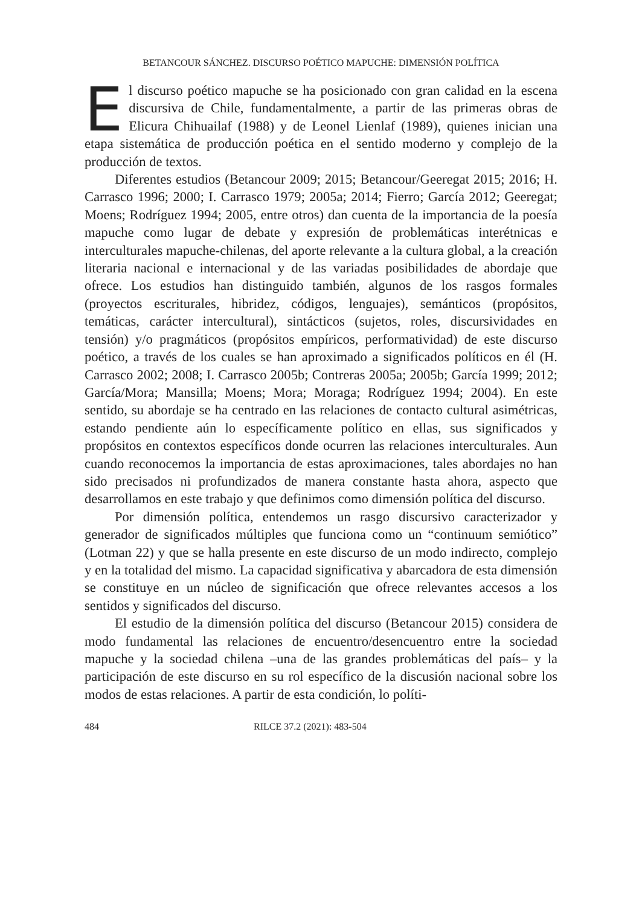BETANCOUR SÁNCHEZ. DISCURSO POÉTICO MAPUCHE: DIMENSIÓN POLÍTICA
El discurso poético mapuche se ha posicionado con gran calidad en la escena discursiva de Chile, fundamentalmente, a partir de las primeras obras de Elicura Chihuailaf (1988) y de Leonel Lienlaf (1989), quienes inician una etapa sistemática de producción poética en el sentido moderno y complejo de la producción de textos.
Diferentes estudios (Betancour 2009; 2015; Betancour/Geeregat 2015; 2016; H. Carrasco 1996; 2000; I. Carrasco 1979; 2005a; 2014; Fierro; García 2012; Geeregat; Moens; Rodríguez 1994; 2005, entre otros) dan cuenta de la importancia de la poesía mapuche como lugar de debate y expresión de problemáticas interétnicas e interculturales mapuche-chilenas, del aporte relevante a la cultura global, a la creación literaria nacional e internacional y de las variadas posibilidades de abordaje que ofrece. Los estudios han distinguido también, algunos de los rasgos formales (proyectos escriturales, hibridez, códigos, lenguajes), semánticos (propósitos, temáticas, carácter intercultural), sintácticos (sujetos, roles, discursividades en tensión) y/o pragmáticos (propósitos empíricos, performatividad) de este discurso poético, a través de los cuales se han aproximado a significados políticos en él (H. Carrasco 2002; 2008; I. Carrasco 2005b; Contreras 2005a; 2005b; García 1999; 2012; García/Mora; Mansilla; Moens; Mora; Moraga; Rodríguez 1994; 2004). En este sentido, su abordaje se ha centrado en las relaciones de contacto cultural asimétricas, estando pendiente aún lo específicamente político en ellas, sus significados y propósitos en contextos específicos donde ocurren las relaciones interculturales. Aun cuando reconocemos la importancia de estas aproximaciones, tales abordajes no han sido precisados ni profundizados de manera constante hasta ahora, aspecto que desarrollamos en este trabajo y que definimos como dimensión política del discurso.
Por dimensión política, entendemos un rasgo discursivo caracterizador y generador de significados múltiples que funciona como un “continuum semiótico” (Lotman 22) y que se halla presente en este discurso de un modo indirecto, complejo y en la totalidad del mismo. La capacidad significativa y abarcadora de esta dimensión se constituye en un núcleo de significación que ofrece relevantes accesos a los sentidos y significados del discurso.
El estudio de la dimensión política del discurso (Betancour 2015) considera de modo fundamental las relaciones de encuentro/desencuentro entre la sociedad mapuche y la sociedad chilena –una de las grandes problemáticas del país– y la participación de este discurso en su rol específico de la discusión nacional sobre los modos de estas relaciones. A partir de esta condición, lo políti-
484 RILCE 37.2 (2021): 483-504